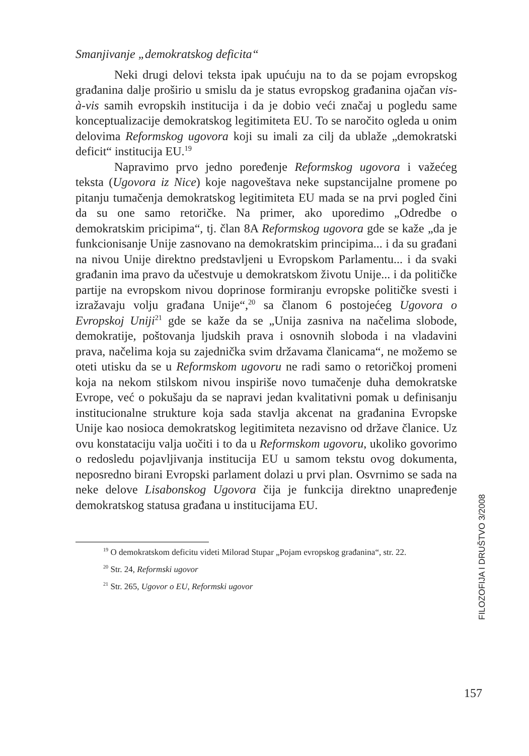Smanjivanje „demokratskog deficita“
Neki drugi delovi teksta ipak upućuju na to da se pojam evropskog građanina dalje proširio u smislu da je status evropskog građanina ojačan vis-à-vis samih evropskih institucija i da je dobio veći značaj u pogledu same konceptualizacije demokratskog legitimiteta EU. To se naročito ogleda u onim delovima Reformskog ugovora koji su imali za cilj da ublaže „demokratski deficit“ institucija EU.<sup>19</sup>
Napravimo prvo jedno poređenje Reformskog ugovora i važećeg teksta (Ugovora iz Nice) koje nagoveštava neke supstancijalne promene po pitanju tumačenja demokratskog legitimiteta EU mada se na prvi pogled čini da su one samo retoričke. Na primer, ako uporedimo „Odredbe o demokratskim pricipima“, tj. član 8A Reformskog ugovora gde se kaže „da je funkcionisanje Unije zasnovano na demokratskim principima... i da su građani na nivou Unije direktno predstavljeni u Evropskom Parlamentu... i da svaki građanin ima pravo da učestvuje u demokratskom životu Unije... i da političke partije na evropskom nivou doprinose formiranju evropske političke svesti i izražavaju volju građana Unije“,<sup>20</sup> sa članom 6 postojećeg Ugovora o Evropskoj Uniji<sup>21</sup> gde se kaže da se „Unija zasniva na načelima slobode, demokratije, poštovanja ljudskih prava i osnovnih sloboda i na vladavini prava, načelima koja su zajednička svim državama članicama“, ne možemo se oteti utisku da se u Reformskom ugovoru ne radi samo o retoričkoj promeni koja na nekom stilskom nivou inspiriše novo tumačenje duha demokratske Evrope, već o pokušaju da se napravi jedan kvalitativni pomak u definisanju institucionalne strukture koja sada stavlja akcenat na građanina Evropske Unije kao nosioca demokratskog legitimiteta nezavisno od države članice. Uz ovu konstataciju valja uočiti i to da u Reformskom ugovoru, ukoliko govorimo o redosledu pojavljivanja institucija EU u samom tekstu ovog dokumenta, neposredno birani Evropski parlament dolazi u prvi plan. Osvrnimo se sada na neke delove Lisabonskog Ugovora čija je funkcija direktno unapređenje demokratskog statusa građana u institucijama EU.
<sup>19</sup> O demokratskom deficitu videti Milorad Stupar „Pojam evropskog građanina“, str. 22.
<sup>20</sup> Str. 24, Reformski ugovor
<sup>21</sup> Str. 265, Ugovor o EU, Reformski ugovor
FILOZOFIJA I DRUŠTVO 3/2008
157